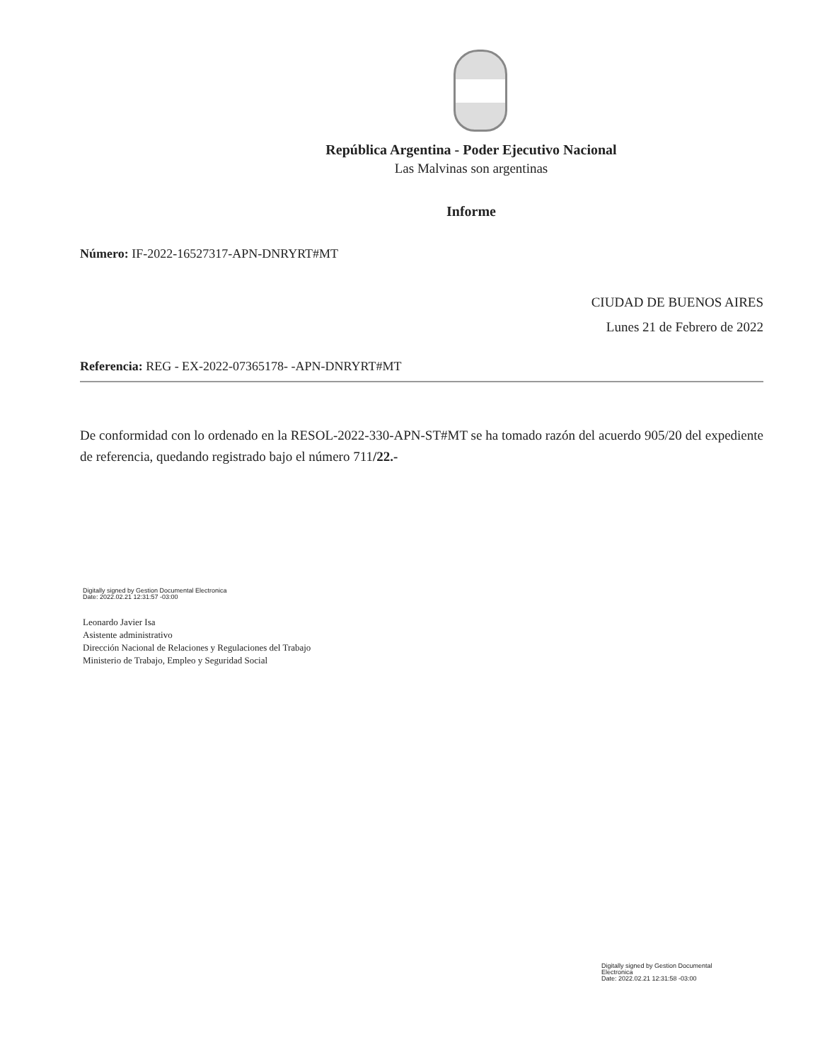República Argentina - Poder Ejecutivo Nacional
Las Malvinas son argentinas
Informe
Número: IF-2022-16527317-APN-DNRYRT#MT
CIUDAD DE BUENOS AIRES
Lunes 21 de Febrero de 2022
Referencia: REG - EX-2022-07365178- -APN-DNRYRT#MT
De conformidad con lo ordenado en la RESOL-2022-330-APN-ST#MT se ha tomado razón del acuerdo 905/20 del expediente de referencia, quedando registrado bajo el número 711/22.-
Digitally signed by Gestion Documental Electronica
Date: 2022.02.21 12:31:57 -03:00
Leonardo Javier Isa
Asistente administrativo
Dirección Nacional de Relaciones y Regulaciones del Trabajo
Ministerio de Trabajo, Empleo y Seguridad Social
Digitally signed by Gestion Documental Electronica
Date: 2022.02.21 12:31:58 -03:00